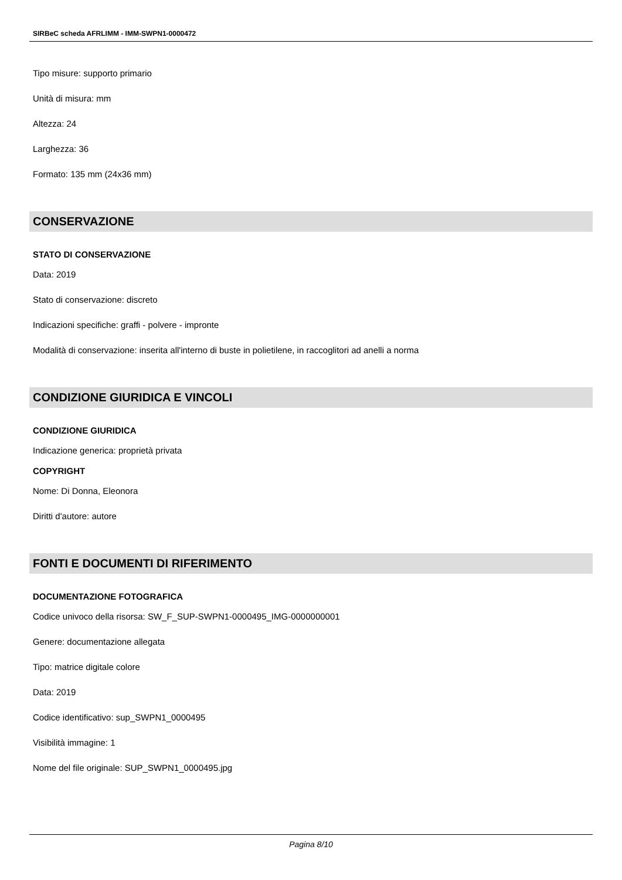SIRBeC scheda AFRLIMM - IMM-SWPN1-0000472
Tipo misure: supporto primario
Unità di misura: mm
Altezza: 24
Larghezza: 36
Formato: 135 mm (24x36 mm)
CONSERVAZIONE
STATO DI CONSERVAZIONE
Data: 2019
Stato di conservazione: discreto
Indicazioni specifiche: graffi - polvere - impronte
Modalità di conservazione: inserita all'interno di buste in polietilene, in raccoglitori ad anelli a norma
CONDIZIONE GIURIDICA E VINCOLI
CONDIZIONE GIURIDICA
Indicazione generica: proprietà privata
COPYRIGHT
Nome: Di Donna, Eleonora
Diritti d'autore: autore
FONTI E DOCUMENTI DI RIFERIMENTO
DOCUMENTAZIONE FOTOGRAFICA
Codice univoco della risorsa: SW_F_SUP-SWPN1-0000495_IMG-0000000001
Genere: documentazione allegata
Tipo: matrice digitale colore
Data: 2019
Codice identificativo: sup_SWPN1_0000495
Visibilità immagine: 1
Nome del file originale: SUP_SWPN1_0000495.jpg
Pagina 8/10